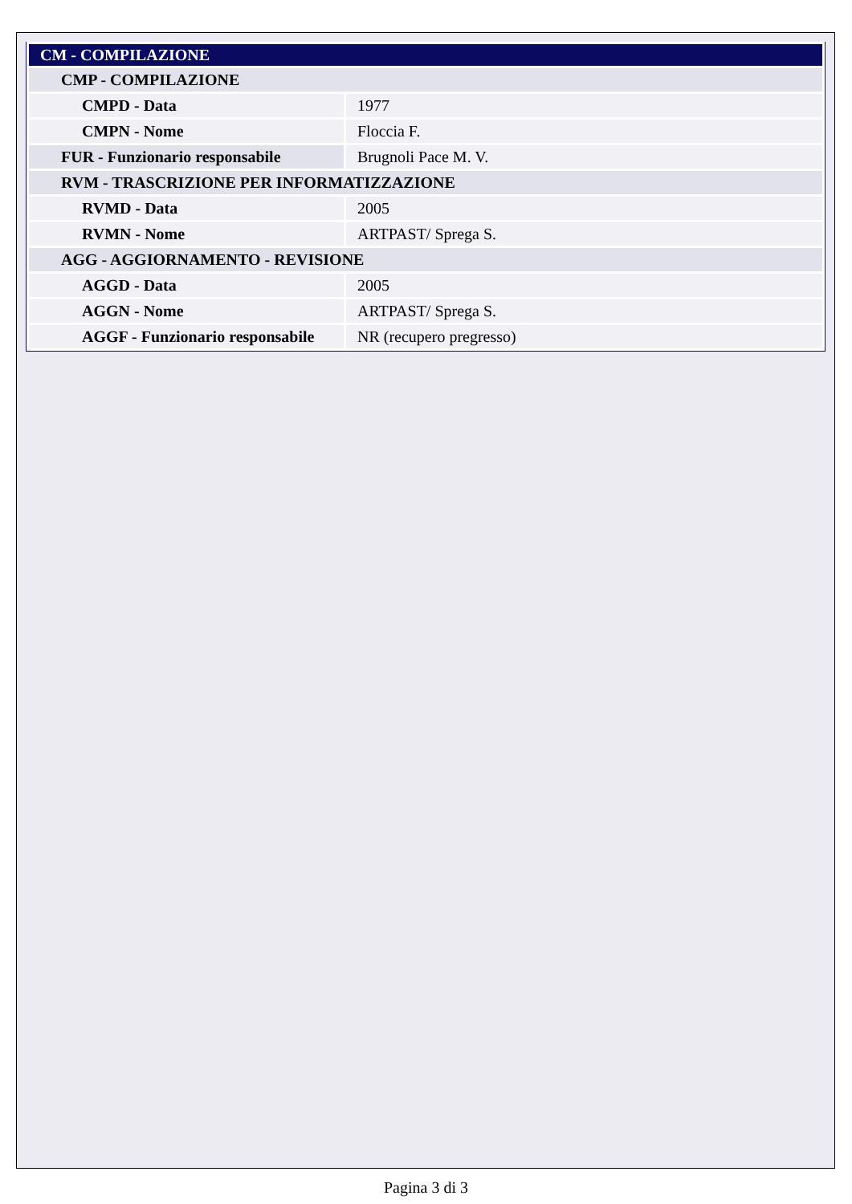| CM - COMPILAZIONE | |
| CMP - COMPILAZIONE | |
| CMPD - Data | 1977 |
| CMPN - Nome | Floccia F. |
| FUR - Funzionario responsabile | Brugnoli Pace M. V. |
| RVM - TRASCRIZIONE PER INFORMATIZZAZIONE | |
| RVMD - Data | 2005 |
| RVMN - Nome | ARTPAST/ Sprega S. |
| AGG - AGGIORNAMENTO - REVISIONE | |
| AGGD - Data | 2005 |
| AGGN - Nome | ARTPAST/ Sprega S. |
| AGGF - Funzionario responsabile | NR (recupero pregresso) |
Pagina 3 di 3